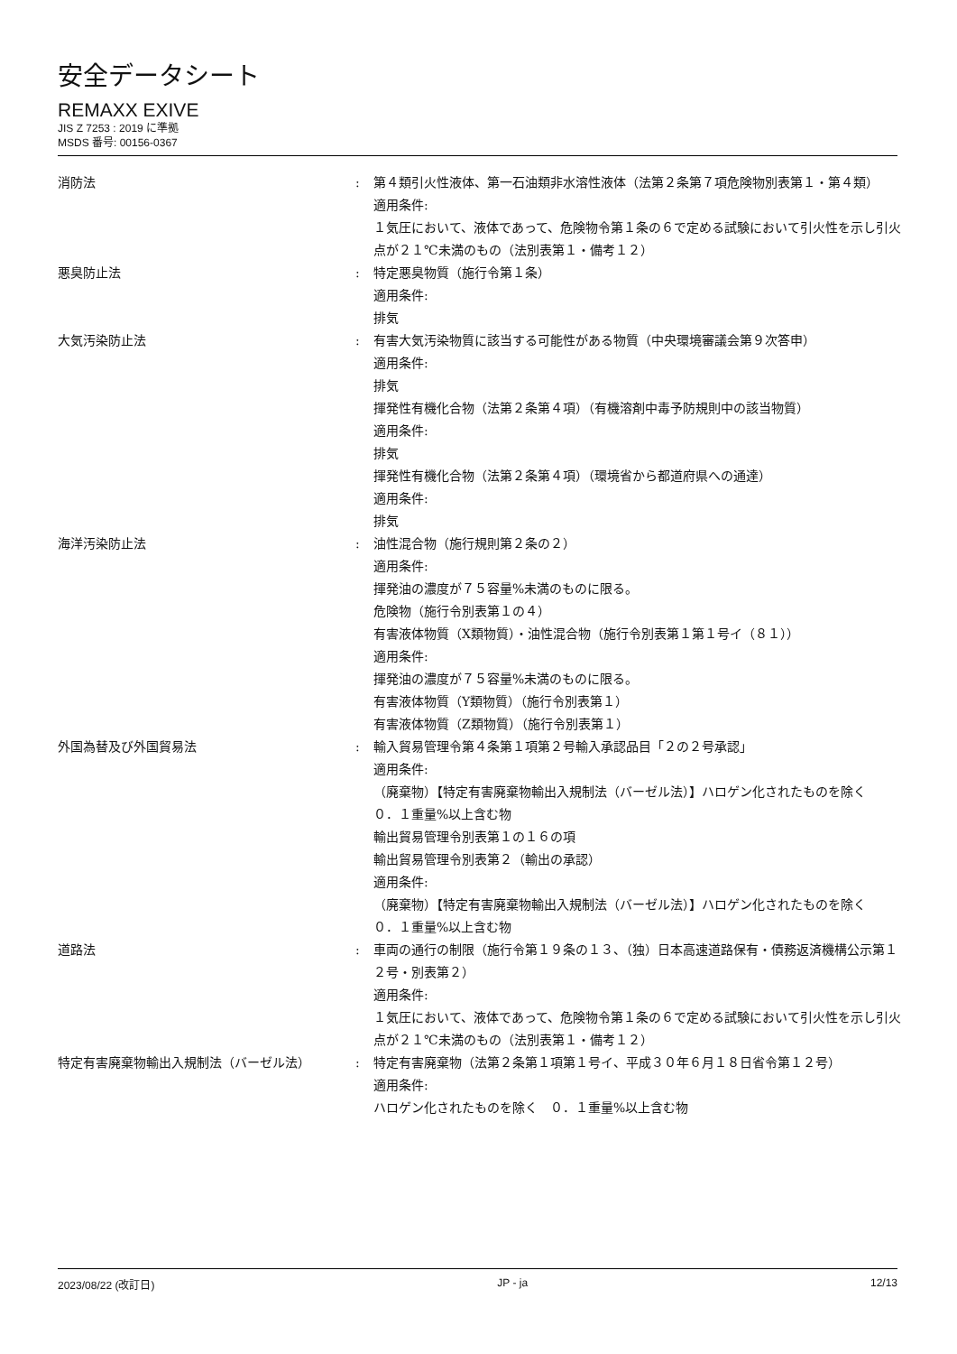安全データシート
REMAXX EXIVE
JIS Z 7253 : 2019 に準拠
MSDS 番号: 00156-0367
| 消防法 | : | 第４類引火性液体、第一石油類非水溶性液体（法第２条第７項危険物別表第１・第４類） 適用条件: １気圧において、液体であって、危険物令第１条の６で定める試験において引火性を示し引火点が２１℃未満のもの（法別表第１・備考１２） |
| 悪臭防止法 | : | 特定悪臭物質（施行令第１条） 適用条件: 排気 |
| 大気汚染防止法 | : | 有害大気汚染物質に該当する可能性がある物質（中央環境審議会第９次答申） 適用条件: 排気 揮発性有機化合物（法第２条第４項）（有機溶剤中毒予防規則中の該当物質） 適用条件: 排気 揮発性有機化合物（法第２条第４項）（環境省から都道府県への通達） 適用条件: 排気 |
| 海洋汚染防止法 | : | 油性混合物（施行規則第２条の２） 適用条件: 揮発油の濃度が７５容量%未満のものに限る。 危険物（施行令別表第１の４） 有害液体物質（X類物質）・油性混合物（施行令別表第１第１号イ（８１）） 適用条件: 揮発油の濃度が７５容量%未満のものに限る。 有害液体物質（Y類物質）（施行令別表第１） 有害液体物質（Z類物質）（施行令別表第１） |
| 外国為替及び外国貿易法 | : | 輸入貿易管理令第４条第１項第２号輸入承認品目「２の２号承認」 適用条件: （廃棄物）【特定有害廃棄物輸出入規制法（バーゼル法）】ハロゲン化されたものを除く ０．１重量%以上含む物 輸出貿易管理令別表第１の１６の項 輸出貿易管理令別表第２（輸出の承認） 適用条件: （廃棄物）【特定有害廃棄物輸出入規制法（バーゼル法）】ハロゲン化されたものを除く ０．１重量%以上含む物 |
| 道路法 | : | 車両の通行の制限（施行令第１９条の１３、（独）日本高速道路保有・債務返済機構公示第１２号・別表第２） 適用条件: １気圧において、液体であって、危険物令第１条の６で定める試験において引火性を示し引火点が２１℃未満のもの（法別表第１・備考１２） |
| 特定有害廃棄物輸出入規制法（バーゼル法） | : | 特定有害廃棄物（法第２条第１項第１号イ、平成３０年６月１８日省令第１２号） 適用条件: ハロゲン化されたものを除く ０．１重量%以上含む物 |
2023/08/22 (改訂日) JP - ja 12/13